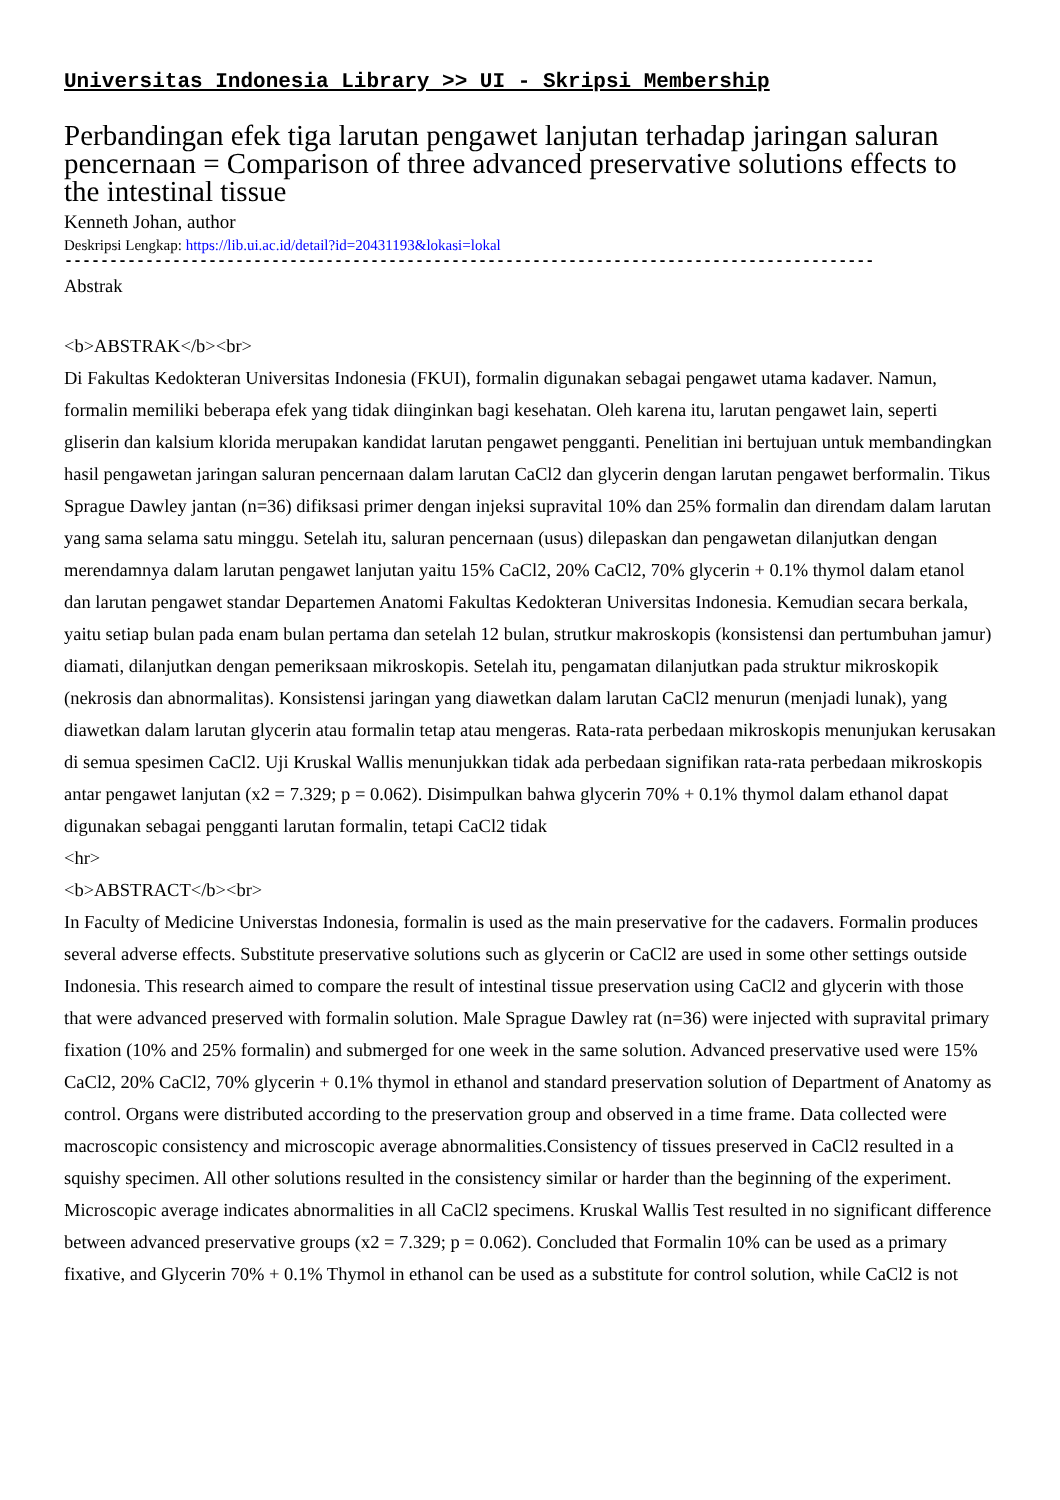Universitas Indonesia Library >> UI - Skripsi Membership
Perbandingan efek tiga larutan pengawet lanjutan terhadap jaringan saluran pencernaan = Comparison of three advanced preservative solutions effects to the intestinal tissue
Kenneth Johan, author
Deskripsi Lengkap: https://lib.ui.ac.id/detail?id=20431193&lokasi=lokal
------------------------------------------------------------------------------------------
Abstrak
<b>ABSTRAK</b><br>
Di Fakultas Kedokteran Universitas Indonesia (FKUI), formalin digunakan sebagai pengawet utama kadaver. Namun, formalin memiliki beberapa efek yang tidak diinginkan bagi kesehatan. Oleh karena itu, larutan pengawet lain, seperti gliserin dan kalsium klorida merupakan kandidat larutan pengawet pengganti. Penelitian ini bertujuan untuk membandingkan hasil pengawetan jaringan saluran pencernaan dalam larutan CaCl2 dan glycerin dengan larutan pengawet berformalin. Tikus Sprague Dawley jantan (n=36) difiksasi primer dengan injeksi supravital 10% dan 25% formalin dan direndam dalam larutan yang sama selama satu minggu. Setelah itu, saluran pencernaan (usus) dilepaskan dan pengawetan dilanjutkan dengan merendamnya dalam larutan pengawet lanjutan yaitu 15% CaCl2, 20% CaCl2, 70% glycerin + 0.1% thymol dalam etanol dan larutan pengawet standar Departemen Anatomi Fakultas Kedokteran Universitas Indonesia. Kemudian secara berkala, yaitu setiap bulan pada enam bulan pertama dan setelah 12 bulan, strutkur makroskopis (konsistensi dan pertumbuhan jamur) diamati, dilanjutkan dengan pemeriksaan mikroskopis. Setelah itu, pengamatan dilanjutkan pada struktur mikroskopik (nekrosis dan abnormalitas). Konsistensi jaringan yang diawetkan dalam larutan CaCl2 menurun (menjadi lunak), yang diawetkan dalam larutan glycerin atau formalin tetap atau mengeras. Rata-rata perbedaan mikroskopis menunjukan kerusakan di semua spesimen CaCl2. Uji Kruskal Wallis menunjukkan tidak ada perbedaan signifikan rata-rata perbedaan mikroskopis antar pengawet lanjutan (x2 = 7.329; p = 0.062). Disimpulkan bahwa glycerin 70% + 0.1% thymol dalam ethanol dapat digunakan sebagai pengganti larutan formalin, tetapi CaCl2 tidak
<hr>
<b>ABSTRACT</b><br>
In Faculty of Medicine Universtas Indonesia, formalin is used as the main preservative for the cadavers. Formalin produces several adverse effects. Substitute preservative solutions such as glycerin or CaCl2 are used in some other settings outside Indonesia. This research aimed to compare the result of intestinal tissue preservation using CaCl2 and glycerin with those that were advanced preserved with formalin solution. Male Sprague Dawley rat (n=36) were injected with supravital primary fixation (10% and 25% formalin) and submerged for one week in the same solution. Advanced preservative used were 15% CaCl2, 20% CaCl2, 70% glycerin + 0.1% thymol in ethanol and standard preservation solution of Department of Anatomy as control. Organs were distributed according to the preservation group and observed in a time frame. Data collected were macroscopic consistency and microscopic average abnormalities.Consistency of tissues preserved in CaCl2 resulted in a squishy specimen. All other solutions resulted in the consistency similar or harder than the beginning of the experiment. Microscopic average indicates abnormalities in all CaCl2 specimens. Kruskal Wallis Test resulted in no significant difference between advanced preservative groups (x2 = 7.329; p = 0.062). Concluded that Formalin 10% can be used as a primary fixative, and Glycerin 70% + 0.1% Thymol in ethanol can be used as a substitute for control solution, while CaCl2 is not